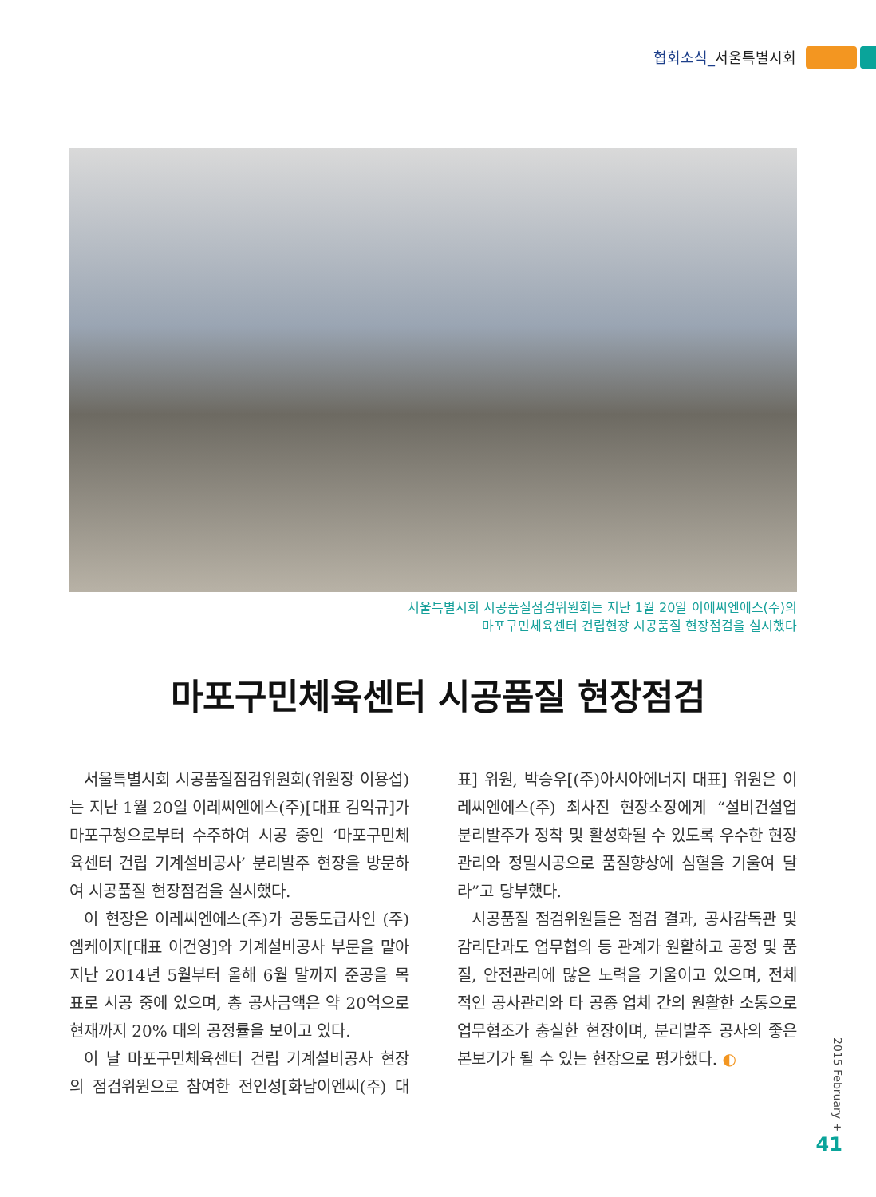협회소식_서울특별시회
서울특별시회 시공품질점검위원회는 지난 1월 20일 이에씨엔에스(주)의
마포구민체육센터 건립현장 시공품질 현장점검을 실시했다
마포구민체육센터 시공품질 현장점검
서울특별시회 시공품질점검위원회(위원장 이용섭)는 지난 1월 20일 이레씨엔에스(주)[대표 김익규]가 마포구청으로부터 수주하여 시공 중인 ‘마포구민체육센터 건립 기계설비공사’ 분리발주 현장을 방문하여 시공품질 현장점검을 실시했다.
이 현장은 이레씨엔에스(주)가 공동도급사인 (주)엠케이지[대표 이건영]와 기계설비공사 부문을 맡아 지난 2014년 5월부터 올해 6월 말까지 준공을 목표로 시공 중에 있으며, 총 공사금액은 약 20억으로 현재까지 20% 대의 공정률을 보이고 있다.
이 날 마포구민체육센터 건립 기계설비공사 현장의 점검위원으로 참여한 전인성[화남이엔씨(주) 대표] 위원, 박승우[(주)아시아에너지 대표] 위원은 이레씨엔에스(주) 최사진 현장소장에게 “설비건설업 분리발주가 정착 및 활성화될 수 있도록 우수한 현장관리와 정밀시공으로 품질향상에 심혈을 기울여 달라”고 당부했다.
시공품질 점검위원들은 점검 결과, 공사감독관 및 감리단과도 업무협의 등 관계가 원활하고 공정 및 품질, 안전관리에 많은 노력을 기울이고 있으며, 전체적인 공사관리와 타 공종 업체 간의 원활한 소통으로 업무협조가 충실한 현장이며, 분리발주 공사의 좋은 본보기가 될 수 있는 현장으로 평가했다. ◐
2015 February +
41